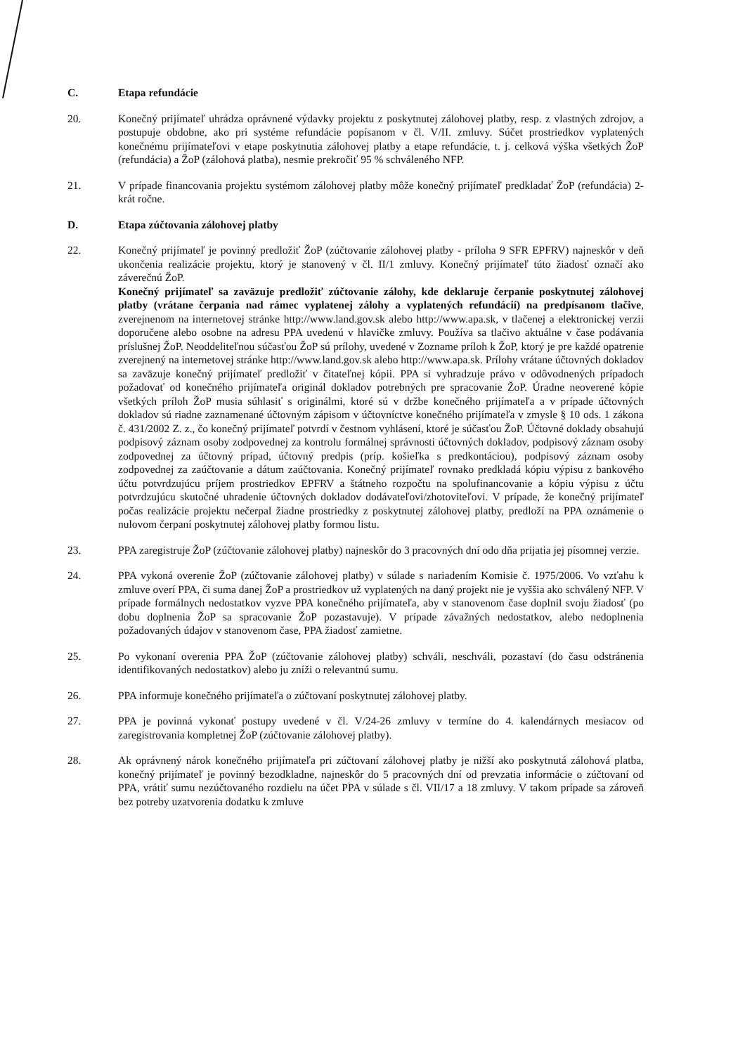C. Etapa refundácie
20. Konečný prijímateľ uhrádza oprávnené výdavky projektu z poskytnutej zálohovej platby, resp. z vlastných zdrojov, a postupuje obdobne, ako pri systéme refundácie popísanom v čl. V/II. zmluvy. Súčet prostriedkov vyplatených konečnému prijímateľovi v etape poskytnutia zálohovej platby a etape refundácie, t. j. celková výška všetkých ŽoP (refundácia) a ŽoP (zálohová platba), nesmie prekročiť 95 % schváleného NFP.
21. V prípade financovania projektu systémom zálohovej platby môže konečný prijímateľ predkladať ŽoP (refundácia) 2-krát ročne.
D. Etapa zúčtovania zálohovej platby
22. Konečný prijímateľ je povinný predložiť ŽoP (zúčtovanie zálohovej platby - príloha 9 SFR EPFRV) najneskôr v deň ukončenia realizácie projektu, ktorý je stanovený v čl. II/1 zmluvy. Konečný prijímateľ túto žiadosť označí ako záverečnú ŽoP.
Konečný prijímateľ sa zaväzuje predložiť zúčtovanie zálohy, kde deklaruje čerpanie poskytnutej zálohovej platby (vrátane čerpania nad rámec vyplatenej zálohy a vyplatených refundácií) na predpísanom tlačive, zverejnenom na internetovej stránke http://www.land.gov.sk alebo http://www.apa.sk, v tlačenej a elektronickej verzii doporučene alebo osobne na adresu PPA uvedenú v hlavičke zmluvy. Používa sa tlačivo aktuálne v čase podávania príslušnej ŽoP. Neoddeliteľnou súčasťou ŽoP sú prílohy, uvedené v Zozname príloh k ŽoP, ktorý je pre každé opatrenie zverejnený na internetovej stránke http://www.land.gov.sk alebo http://www.apa.sk. Prílohy vrátane účtovných dokladov sa zaväzuje konečný prijímateľ predložiť v čitateľnej kópii. PPA si vyhradzuje právo v odôvodnených prípadoch požadovať od konečného prijímateľa originál dokladov potrebných pre spracovanie ŽoP. Úradne neoverené kópie všetkých príloh ŽoP musia súhlasiť s originálmi, ktoré sú v držbe konečného prijímateľa a v prípade účtovných dokladov sú riadne zaznamenané účtovným zápisom v účtovníctve konečného prijímateľa v zmysle § 10 ods. 1 zákona č. 431/2002 Z. z., čo konečný prijímateľ potvrdí v čestnom vyhlásení, ktoré je súčasťou ŽoP. Účtovné doklady obsahujú podpisový záznam osoby zodpovednej za kontrolu formálnej správnosti účtovných dokladov, podpisový záznam osoby zodpovednej za účtovný prípad, účtovný predpis (príp. košieľka s predkontáciou), podpisový záznam osoby zodpovednej za zaúčtovanie a dátum zaúčtovania. Konečný prijímateľ rovnako predkladá kópiu výpisu z bankového účtu potvrdzujúcu príjem prostriedkov EPFRV a štátneho rozpočtu na spolufinancovanie a kópiu výpisu z účtu potvrdzujúcu skutočné uhradenie účtovných dokladov dodávateľovi/zhotoviteľovi. V prípade, že konečný prijímateľ počas realizácie projektu nečerpal žiadne prostriedky z poskytnutej zálohovej platby, predloží na PPA oznámenie o nulovom čerpaní poskytnutej zálohovej platby formou listu.
23. PPA zaregistruje ŽoP (zúčtovanie zálohovej platby) najneskôr do 3 pracovných dní odo dňa prijatia jej písomnej verzie.
24. PPA vykoná overenie ŽoP (zúčtovanie zálohovej platby) v súlade s nariadením Komisie č. 1975/2006. Vo vzťahu k zmluve overí PPA, či suma danej ŽoP a prostriedkov už vyplatených na daný projekt nie je vyššia ako schválený NFP. V prípade formálnych nedostatkov vyzve PPA konečného prijímateľa, aby v stanovenom čase doplnil svoju žiadosť (po dobu doplnenia ŽoP sa spracovanie ŽoP pozastavuje). V prípade závažných nedostatkov, alebo nedoplnenia požadovaných údajov v stanovenom čase, PPA žiadosť zamietne.
25. Po vykonaní overenia PPA ŽoP (zúčtovanie zálohovej platby) schváli, neschváli, pozastaví (do času odstránenia identifikovaných nedostatkov) alebo ju zníži o relevantnú sumu.
26. PPA informuje konečného prijímateľa o zúčtovaní poskytnutej zálohovej platby.
27. PPA je povinná vykonať postupy uvedené v čl. V/24-26 zmluvy v termíne do 4. kalendárnych mesiacov od zaregistrovania kompletnej ŽoP (zúčtovanie zálohovej platby).
28. Ak oprávnený nárok konečného prijímateľa pri zúčtovaní zálohovej platby je nižší ako poskytnutá zálohová platba, konečný prijímateľ je povinný bezodkladne, najneskôr do 5 pracovných dní od prevzatia informácie o zúčtovaní od PPA, vrátiť sumu nezúčtovaného rozdielu na účet PPA v súlade s čl. VII/17 a 18 zmluvy. V takom prípade sa zároveň bez potreby uzatvorenia dodatku k zmluve